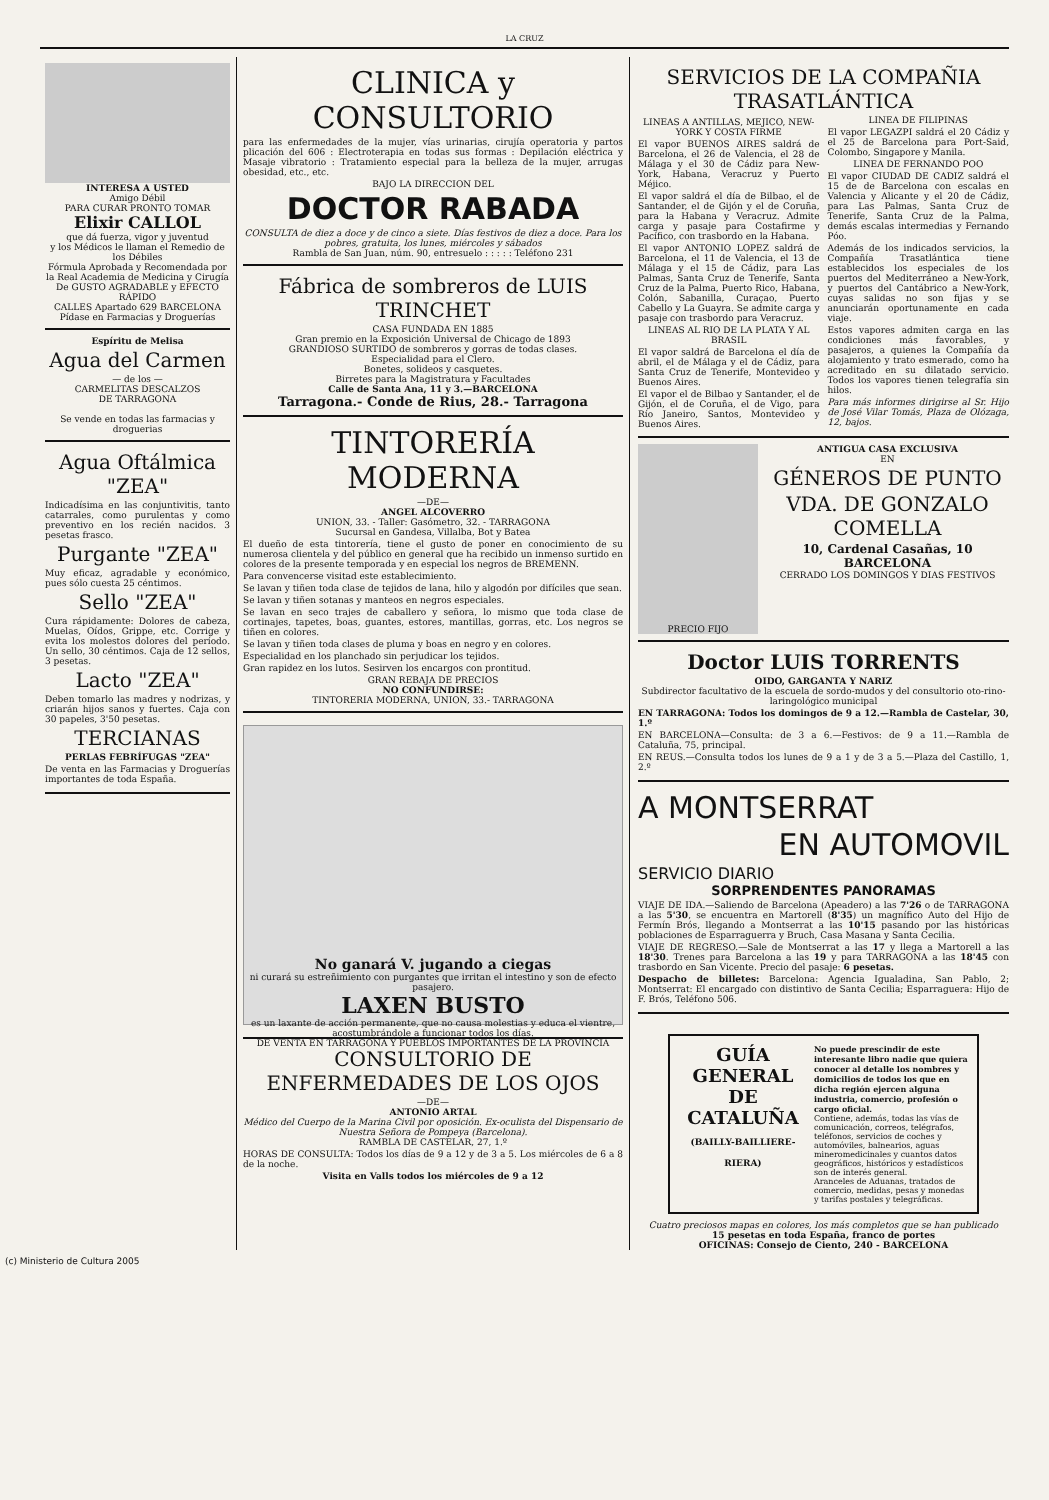LA CRUZ
INTERESA A USTED
Amigo Débil
PARA CURAR PRONTO TOMAR
Elixir CALLOL
que dá fuerza, vigor y juventud
y los Médicos le llaman el Remedio de los Débiles
Fórmula Aprobada y Recomendada por la Real Academia de Medicina y Cirugía
De GUSTO AGRADABLE y EFECTO RÁPIDO
CALLES Apartado 629 BARCELONA
Pídase en Farmacias y Droguerías
Espíritu de Melisa
Agua del Carmen
— de los —
CARMELITAS DESCALZOS
DE TARRAGONA
Se vende en todas las farmacias y droguerias
Agua Oftálmica "ZEA"
Indicadísima en las conjuntivitis, tanto catarrales, como purulentas y como preventivo en los recién nacidos. 3 pesetas frasco.
Purgante "ZEA"
Muy eficaz, agradable y económico, pues sólo cuesta 25 céntimos.
Sello "ZEA"
Cura rápidamente: Dolores de cabeza, Muelas, Oídos, Grippe, etc. Corrige y evita los molestos dolores del período. Un sello, 30 céntimos. Caja de 12 sellos, 3 pesetas.
Lacto "ZEA"
Deben tomarlo las madres y nodrizas, y criarán hijos sanos y fuertes. Caja con 30 papeles, 3'50 pesetas.
TERCIANAS
PERLAS FEBRÍFUGAS "ZEA"
De venta en las Farmacias y Droguerías importantes de toda España.
CLINICA y CONSULTORIO
para las enfermedades de la mujer, vías urinarias, cirujía operatoria y partos plicación del 606 : Electroterapia en todas sus formas : Depilación eléctrica y Masaje vibratorio : Tratamiento especial para la belleza de la mujer, arrugas obesidad, etc., etc.
BAJO LA DIRECCION DEL
DOCTOR RABADA
CONSULTA de diez a doce y de cinco a siete. Días festivos de diez a doce. Para los pobres, gratuita, los lunes, miércoles y sábados
Rambla de San Juan, núm. 90, entresuelo : : : : : Teléfono 231
Fábrica de sombreros de LUIS TRINCHET
CASA FUNDADA EN 1885
Gran premio en la Exposición Universal de Chicago de 1893
GRANDIOSO SURTIDO de sombreros y gorras de todas clases.
Especialidad para el Clero.
Bonetes, solideos y casquetes.
Birretes para la Magistratura y Facultades
Calle de Santa Ana, 11 y 3.—BARCELONA
Tarragona.- Conde de Rius, 28.- Tarragona
TINTORERÍA MODERNA
—DE—
ANGEL ALCOVERRO
UNION, 33. - Taller: Gasómetro, 32. - TARRAGONA
Sucursal en Gandesa, Villalba, Bot y Batea
El dueño de esta tintorería, tiene el gusto de poner en conocimiento de su numerosa clientela y del público en general que ha recibido un inmenso surtido en colores de la presente temporada y en especial los negros de BREMENN.
Para convencerse visitad este establecimiento.
Se lavan y tiñen toda clase de tejidos de lana, hilo y algodón por difíciles que sean.
Se lavan y tiñen sotanas y manteos en negros especiales.
Se lavan en seco trajes de caballero y señora, lo mismo que toda clase de cortinajes, tapetes, boas, guantes, estores, mantillas, gorras, etc. Los negros se tiñen en colores.
Se lavan y tiñen toda clases de pluma y boas en negro y en colores.
Especialidad en los planchado sin perjudicar los tejidos.
Gran rapidez en los lutos. Sesirven los encargos con prontitud.
GRAN REBAJA DE PRECIOS
NO CONFUNDIRSE:
TINTORERIA MODERNA, UNION, 33.- TARRAGONA
No ganará V. jugando a ciegas
ni curará su estreñimiento con purgantes que irritan el intestino y son de efecto pasajero.
LAXEN BUSTO
es un laxante de acción permanente, que no causa molestias y educa el vientre, acostumbrándole a funcionar todos los días.
DE VENTA EN TARRAGONA Y PUEBLOS IMPORTANTES DE LA PROVINCIA
CONSULTORIO DE ENFERMEDADES DE LOS OJOS
—DE—
ANTONIO ARTAL
Médico del Cuerpo de la Marina Civil por oposición. Ex-oculista del Dispensario de Nuestra Señora de Pompeya (Barcelona).
RAMBLA DE CASTELAR, 27, 1.º
HORAS DE CONSULTA: Todos los días de 9 a 12 y de 3 a 5. Los miércoles de 6 a 8 de la noche.
Visita en Valls todos los miércoles de 9 a 12
SERVICIOS DE LA COMPAÑIA TRASATLÁNTICA
LINEAS A ANTILLAS, MEJICO, NEW-YORK Y COSTA FIRME
El vapor BUENOS AIRES saldrá de Barcelona, el 26 de Valencia, el 28 de Málaga y el 30 de Cádiz para New-York, Habana, Veracruz y Puerto Méjico.
El vapor saldrá el día de Bilbao, el de Santander, el de Gijón y el de Coruña, para la Habana y Veracruz. Admite carga y pasaje para Costafirme y Pacífico, con trasbordo en la Habana.
El vapor ANTONIO LOPEZ saldrá de Barcelona, el 11 de Valencia, el 13 de Málaga y el 15 de Cádiz, para Las Palmas, Santa Cruz de Tenerife, Santa Cruz de la Palma, Puerto Rico, Habana, Colón, Sabanilla, Curaçao, Puerto Cabello y La Guayra. Se admite carga y pasaje con trasbordo para Veracruz.
LINEAS AL RIO DE LA PLATA Y AL BRASIL
El vapor saldrá de Barcelona el día de abril, el de Málaga y el de Cádiz, para Santa Cruz de Tenerife, Montevideo y Buenos Aires.
El vapor el de Bilbao y Santander, el de Gijón, el de Coruña, el de Vigo, para Río Janeiro, Santos, Montevideo y Buenos Aires.
LINEA DE FILIPINAS
El vapor LEGAZPI saldrá el 20 Cádiz y el 25 de Barcelona para Port-Said, Colombo, Singapore y Manila.
LINEA DE FERNANDO POO
El vapor CIUDAD DE CADIZ saldrá el 15 de de Barcelona con escalas en Valencia y Alicante y el 20 de Cádiz, para Las Palmas, Santa Cruz de Tenerife, Santa Cruz de la Palma, demás escalas intermedias y Fernando Póo.
Además de los indicados servicios, la Compañía Trasatlántica tiene establecidos los especiales de los puertos del Mediterráneo a New-York, y puertos del Cantábrico a New-York, cuyas salidas no son fijas y se anunciarán oportunamente en cada viaje.
Estos vapores admiten carga en las condiciones más favorables, y pasajeros, a quienes la Compañía da alojamiento y trato esmerado, como ha acreditado en su dilatado servicio. Todos los vapores tienen telegrafía sin hilos.
Para más informes dirigirse al Sr. Hijo de José Vilar Tomás, Plaza de Olózaga, 12, bajos.
PRECIO FIJO
ANTIGUA CASA EXCLUSIVA
EN
GÉNEROS DE PUNTO
VDA. DE GONZALO COMELLA
10, Cardenal Casañas, 10
BARCELONA
CERRADO LOS DOMINGOS Y DIAS FESTIVOS
Doctor LUIS TORRENTS
OIDO, GARGANTA Y NARIZ
Subdirector facultativo de la escuela de sordo-mudos y del consultorio oto-rino-laringológico municipal
EN TARRAGONA: Todos los domingos de 9 a 12.—Rambla de Castelar, 30, 1.º
EN BARCELONA—Consulta: de 3 a 6.—Festivos: de 9 a 11.—Rambla de Cataluña, 75, principal.
EN REUS.—Consulta todos los lunes de 9 a 1 y de 3 a 5.—Plaza del Castillo, 1, 2.º
A MONTSERRAT
EN AUTOMOVIL
SERVICIO DIARIO
SORPRENDENTES PANORAMAS
VIAJE DE IDA.—Saliendo de Barcelona (Apeadero) a las 7'26 o de TARRAGONA a las 5'30, se encuentra en Martorell (8'35) un magnífico Auto del Hijo de Fermín Brós, llegando a Montserrat a las 10'15 pasando por las históricas poblaciones de Esparraguerra y Bruch, Casa Masana y Santa Cecilia.
VIAJE DE REGRESO.—Sale de Montserrat a las 17 y llega a Martorell a las 18'30. Trenes para Barcelona a las 19 y para TARRAGONA a las 18'45 con trasbordo en San Vicente. Precio del pasaje: 6 pesetas.
Despacho de billetes: Barcelona: Agencia Igualadina, San Pablo, 2; Montserrat: El encargado con distintivo de Santa Cecilia; Esparraguera: Hijo de F. Brós, Teléfono 506.
GUÍA GENERAL
DE
CATALUÑA
(BAILLY-BAILLIERE-RIERA)
No puede prescindir de este interesante libro nadie que quiera conocer al detalle los nombres y domicilios de todos los que en dicha región ejercen alguna industria, comercio, profesión o cargo oficial.
Contiene, además, todas las vías de comunicación, correos, telégrafos, teléfonos, servicios de coches y automóviles, balnearios, aguas mineromedicinales y cuantos datos geográficos, históricos y estadísticos son de interés general.
Aranceles de Aduanas, tratados de comercio, medidas, pesas y monedas y tarifas postales y telegráficas.
Cuatro preciosos mapas en colores, los más completos que se han publicado
15 pesetas en toda España, franco de portes
OFICINAS: Consejo de Ciento, 240 - BARCELONA
(c) Ministerio de Cultura 2005